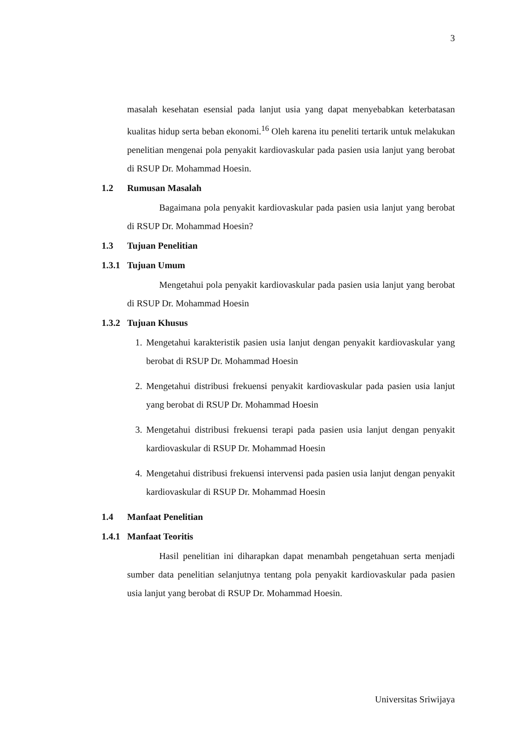3
masalah kesehatan esensial pada lanjut usia yang dapat menyebabkan keterbatasan kualitas hidup serta beban ekonomi.<sup>16</sup> Oleh karena itu peneliti tertarik untuk melakukan penelitian mengenai pola penyakit kardiovaskular pada pasien usia lanjut yang berobat di RSUP Dr. Mohammad Hoesin.
1.2 Rumusan Masalah
Bagaimana pola penyakit kardiovaskular pada pasien usia lanjut yang berobat di RSUP Dr. Mohammad Hoesin?
1.3 Tujuan Penelitian
1.3.1 Tujuan Umum
Mengetahui pola penyakit kardiovaskular pada pasien usia lanjut yang berobat di RSUP Dr. Mohammad Hoesin
1.3.2 Tujuan Khusus
1. Mengetahui karakteristik pasien usia lanjut dengan penyakit kardiovaskular yang berobat di RSUP Dr. Mohammad Hoesin
2. Mengetahui distribusi frekuensi penyakit kardiovaskular pada pasien usia lanjut yang berobat di RSUP Dr. Mohammad Hoesin
3. Mengetahui distribusi frekuensi terapi pada pasien usia lanjut dengan penyakit kardiovaskular di RSUP Dr. Mohammad Hoesin
4. Mengetahui distribusi frekuensi intervensi pada pasien usia lanjut dengan penyakit kardiovaskular di RSUP Dr. Mohammad Hoesin
1.4 Manfaat Penelitian
1.4.1 Manfaat Teoritis
Hasil penelitian ini diharapkan dapat menambah pengetahuan serta menjadi sumber data penelitian selanjutnya tentang pola penyakit kardiovaskular pada pasien usia lanjut yang berobat di RSUP Dr. Mohammad Hoesin.
Universitas Sriwijaya